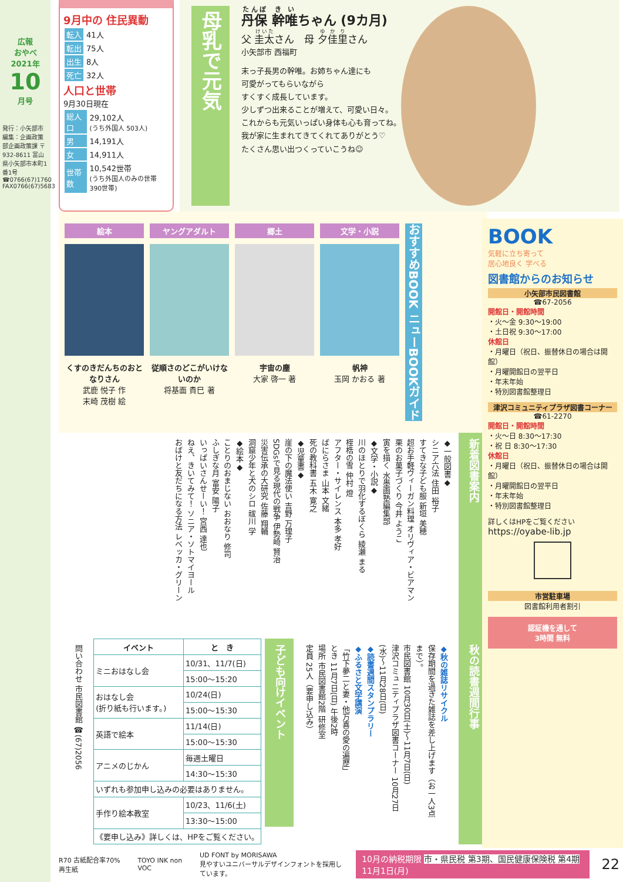広報
おやべ
2021年
10
月号
発行：小矢部市 編集：企画政策部企画政策課 〒932-8611 富山県小矢部市本町1番1号 ☎0766(67)1760 FAX0766(67)5683
9月中の 住民異動
| 転入 | 41人 |
| 転出 | 75人 |
| 出生 | 8人 |
| 死亡 | 32人 |
人口と世帯
9月30日現在
| 総人口 | 29,102人 (うち外国人 503人) |
| 男 | 14,191人 |
| 女 | 14,911人 |
| 世帯数 | 10,542世帯 (うち外国人のみの世帯 390世帯) |
母乳で元気
丹保 幹唯ちゃん (9カ月)
父 圭太さん　母 夕佳里さん
小矢部市 西福町
末っ子長男の幹唯。お姉ちゃん達にも
可愛がってもらいながら
すくすく成長しています。
少しずつ出来ることが増えて、可愛い日々。
これからも元気いっぱい身体も心も育ってね。
我が家に生まれてきてくれてありがとう♡
たくさん思い出つくっていこうね☺
絵本
くすのきだんちのおとなりさん
武鹿 悦子 作
末崎 茂樹 絵
ヤングアダルト
従順さのどこがいけないのか
将基面 貴巳 著
郷土
宇宙の塵
大家 啓一 著
文学・小説
帆神
玉岡 かおる 著
おすすめBOOK ニューBOOKガイド
新着図書案内
◆一般図書◆
シニア六法 住田 裕子
すてきな子ども服 新垣 美穂
超お手軽ヴィーガン料理 オリヴィア・ビアマン
栗のお菓子づくり 今井 ようこ
寅を描く 水墨画塾編集部
◆文学・小説◆
川のほとりで羽化するぼくら 綾瀬 まる
桎梏の雪 仲村 燈
アフター・サイレンス 本多 孝好
ばにらさま 山本 文緒
死の教科書 五木 寛之
◆児童書◆
崖の下の魔法使い 吉野 万理子
SDGsで見る現代の戦争 伊勢崎 賢治
災害伝承の大研究 佐藤 翔輔
洞窟少年と犬のシロ 祓川 学
◆絵本◆
ことりのおまじない おおなり 修司
ふしぎな月 富安 陽子
いっぱいさんせーい！ 宮西 達也
ねえ、きいてみて！ ソニア・ソトマイヨール
おばけと友だちになる方法 レベッカ・グリーン
秋の読書週間行事
◆秋の雑誌リサイクル
保存期間を過ぎた雑誌を差し上げます（お一人3点まで）。
市民図書館 10月30日(土)～11月7日(日)
津沢コミュニティプラザ図書コーナー 10月27日(水)～11月28日(日)
◆読書週間スタンプラリー
◆ふるさと文学講演
「竹下夢二と妻・他万喜の愛の遍歴」
とき 11月7日(日) 午後2時
場所 市民図書館2階 研修室
定員 25人（要申し込み）
子ども向けイベント
| イベント | と き |
| --- | --- |
| ミニおはなし会 | 10/31、11/7(日) |
| | 15:00～15:20 |
| おはなし会 (折り紙も行います。) | 10/24(日) |
| | 15:00～15:30 |
| 英語で絵本 | 11/14(日) |
| | 15:00～15:30 |
| アニメのじかん | 毎週土曜日 |
| | 14:30～15:30 |
| いずれも参加申し込みの必要はありません。 | |
| 手作り絵本教室 | 10/23、11/6(土) |
| | 13:30～15:00 |
| 《要申し込み》詳しくは、HPをご覧ください。 | |
問い合わせ 市民図書館 ☎(67)2056
R70 古紙配合率70%再生紙 TOYO INK non VOC
UD FONT by MORISAWA
見やすいユニバーサルデザインフォントを採用しています。
10月の納税期限 市・県民税 第3期、国民健康保険税 第4期 11月1日(月)
22
BOOK
気軽に立ち寄って
居心地良く 学べる
図書館からのお知らせ
小矢部市民図書館
☎67-2056
開館日・開館時間
・火～金 9:30～19:00
・土日祝 9:30～17:00
休館日
・月曜日（祝日、振替休日の場合は開館）
・月曜開館日の翌平日
・年末年始
・特別図書館整理日
津沢コミュニティプラザ図書コーナー
☎61-2270
開館日・開館時間
・火～日 8:30～17:30
・祝 日 8:30～17:30
休館日
・月曜日（祝日、振替休日の場合は開館）
・月曜開館日の翌平日
・年末年始
・特別図書館整理日
詳しくはHPをご覧ください
https://oyabe-lib.jp
市営駐車場
図書館利用者割引
認証機を通して
3時間 無料